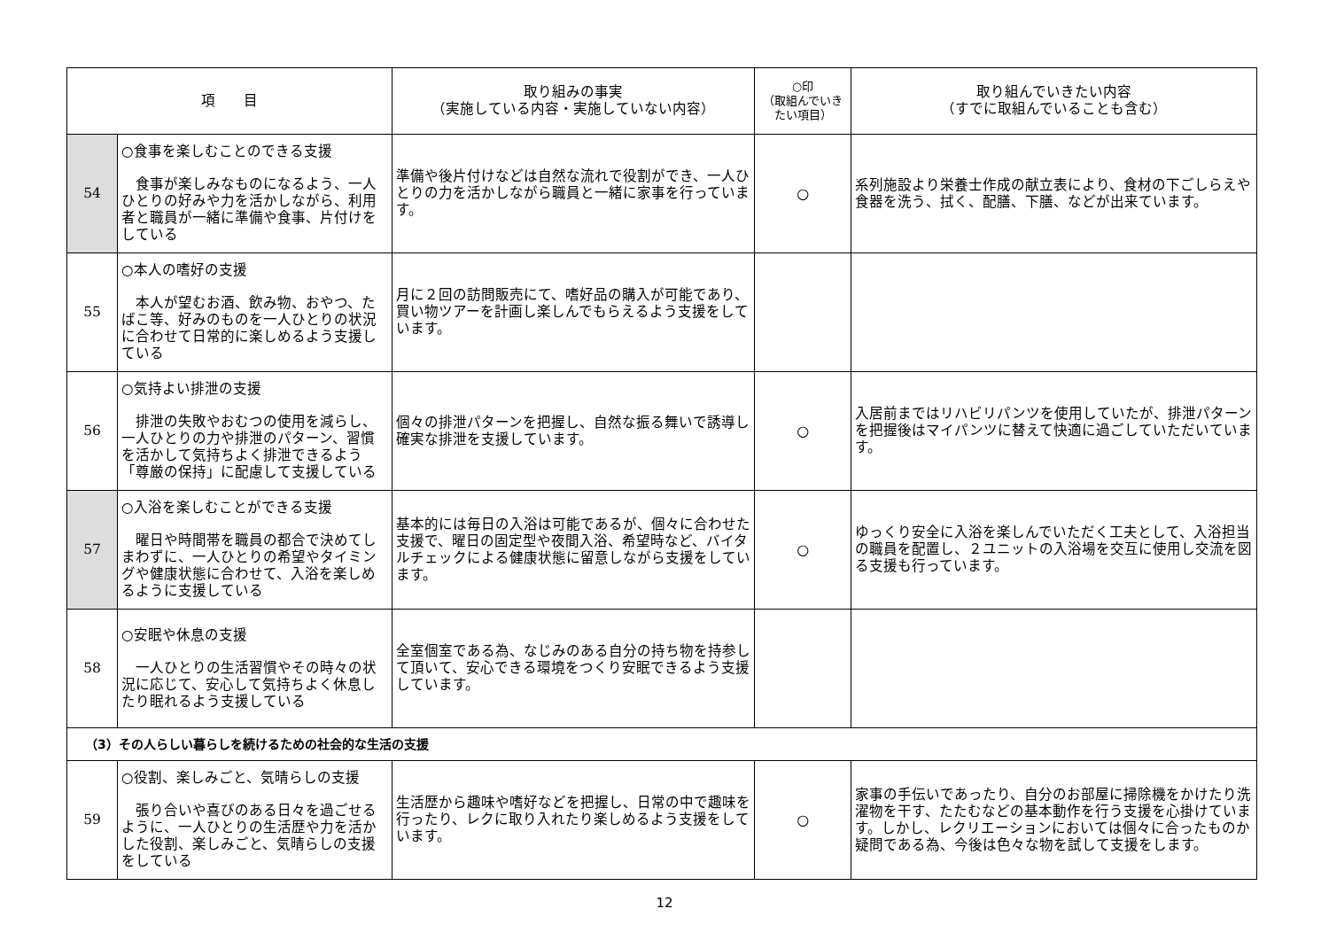| 項 目 | | 取り組みの事実 （実施している内容・実施していない内容） | ○印 （取組んでいきたい項目） | 取り組んでいきたい内容 （すでに取組んでいることも含む） |
| --- | --- | --- | --- | --- |
| 54 | ○食事を楽しむことのできる支援 食事が楽しみなものになるよう、一人ひとりの好みや力を活かしながら、利用者と職員が一緒に準備や食事、片付けをしている | 準備や後片付けなどは自然な流れで役割ができ、一人ひとりの力を活かしながら職員と一緒に家事を行っています。 | ○ | 系列施設より栄養士作成の献立表により、食材の下ごしらえや食器を洗う、拭く、配膳、下膳、などが出来ています。 |
| 55 | ○本人の嗜好の支援 本人が望むお酒、飲み物、おやつ、たばこ等、好みのものを一人ひとりの状況に合わせて日常的に楽しめるよう支援している | 月に２回の訪問販売にて、嗜好品の購入が可能であり、買い物ツアーを計画し楽しんでもらえるよう支援をしています。 | | |
| 56 | ○気持よい排泄の支援 排泄の失敗やおむつの使用を減らし、一人ひとりの力や排泄のパターン、習慣を活かして気持ちよく排泄できるよう「尊厳の保持」に配慮して支援している | 個々の排泄パターンを把握し、自然な振る舞いで誘導し確実な排泄を支援しています。 | ○ | 入居前まではリハビリパンツを使用していたが、排泄パターンを把握後はマイパンツに替えて快適に過ごしていただいています。 |
| 57 | ○入浴を楽しむことができる支援 曜日や時間帯を職員の都合で決めてしまわずに、一人ひとりの希望やタイミングや健康状態に合わせて、入浴を楽しめるように支援している | 基本的には毎日の入浴は可能であるが、個々に合わせた支援で、曜日の固定型や夜間入浴、希望時など、バイタルチェックによる健康状態に留意しながら支援をしています。 | ○ | ゆっくり安全に入浴を楽しんでいただく工夫として、入浴担当の職員を配置し、２ユニットの入浴場を交互に使用し交流を図る支援も行っています。 |
| 58 | ○安眠や休息の支援 一人ひとりの生活習慣やその時々の状況に応じて、安心して気持ちよく休息したり眠れるよう支援している | 全室個室である為、なじみのある自分の持ち物を持参して頂いて、安心できる環境をつくり安眠できるよう支援しています。 | | |
| （3）その人らしい暮らしを続けるための社会的な生活の支援 | | | | |
| 59 | ○役割、楽しみごと、気晴らしの支援 張り合いや喜びのある日々を過ごせるように、一人ひとりの生活歴や力を活かした役割、楽しみごと、気晴らしの支援をしている | 生活歴から趣味や嗜好などを把握し、日常の中で趣味を行ったり、レクに取り入れたり楽しめるよう支援をしています。 | ○ | 家事の手伝いであったり、自分のお部屋に掃除機をかけたり洗濯物を干す、たたむなどの基本動作を行う支援を心掛けています。しかし、レクリエーションにおいては個々に合ったものか疑問である為、今後は色々な物を試して支援をします。 |
12